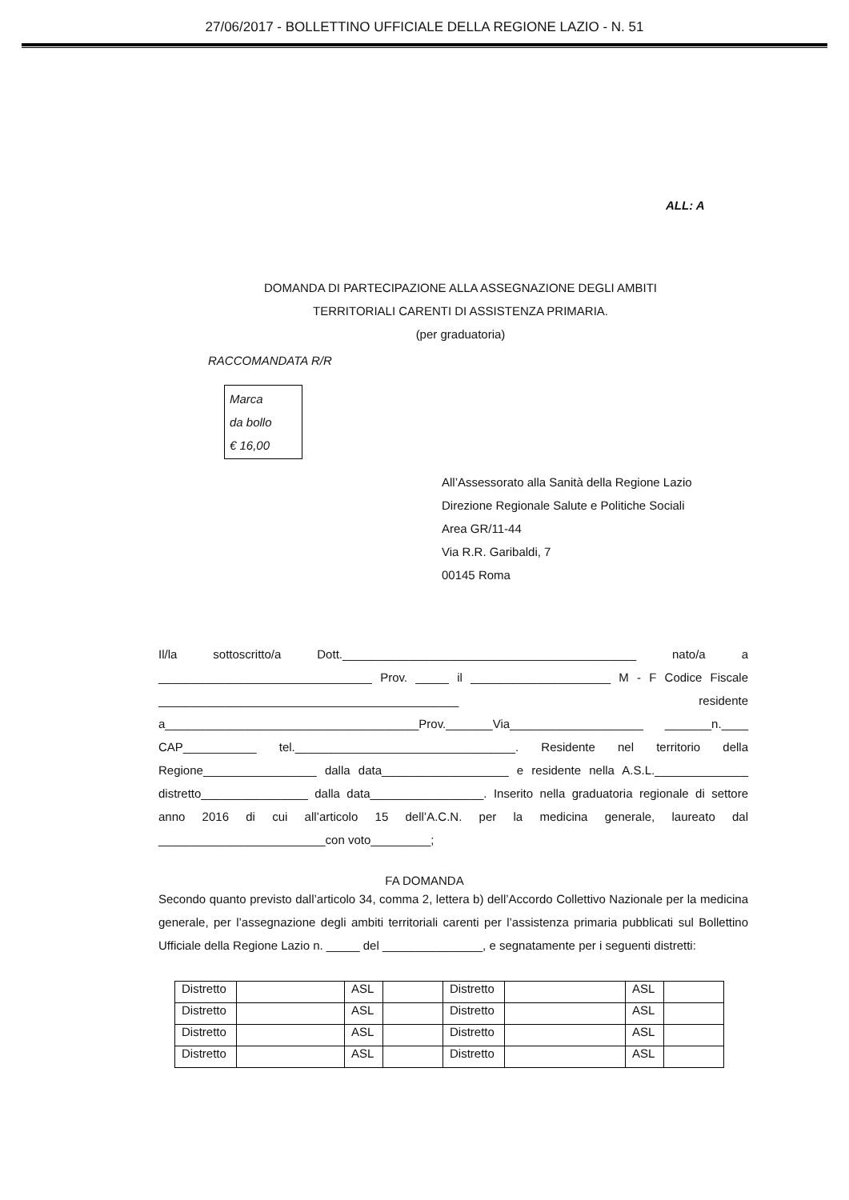27/06/2017 - BOLLETTINO UFFICIALE DELLA REGIONE LAZIO - N. 51
ALL: A
DOMANDA DI PARTECIPAZIONE ALLA ASSEGNAZIONE DEGLI AMBITI
TERRITORIALI CARENTI DI ASSISTENZA PRIMARIA.
(per graduatoria)
RACCOMANDATA R/R
Marca
da bollo
€ 16,00
All’Assessorato alla Sanità della Regione Lazio
Direzione Regionale Salute e Politiche Sociali
Area GR/11-44
Via R.R. Garibaldi, 7
00145 Roma
Il/la sottoscritto/a Dott.____________________________________________ nato/a a ________________________________ Prov. _____ il _____________________ M - F Codice Fiscale _____________________________________________ residente a______________________________________Prov._______Via____________________ _______n.____ CAP___________ tel._________________________________. Residente nel territorio della Regione_________________ dalla data___________________ e residente nella A.S.L.______________ distretto________________ dalla data_________________. Inserito nella graduatoria regionale di settore anno 2016 di cui all’articolo 15 dell’A.C.N. per la medicina generale, laureato dal _________________________con voto_________;
FA DOMANDA
Secondo quanto previsto dall’articolo 34, comma 2, lettera b) dell’Accordo Collettivo Nazionale per la medicina generale, per l’assegnazione degli ambiti territoriali carenti per l’assistenza primaria pubblicati sul Bollettino Ufficiale della Regione Lazio n. _____ del _______________, e segnatamente per i seguenti distretti:
| Distretto | | ASL | | Distretto | | ASL | |
| Distretto | | ASL | | Distretto | | ASL | |
| Distretto | | ASL | | Distretto | | ASL | |
| Distretto | | ASL | | Distretto | | ASL | |